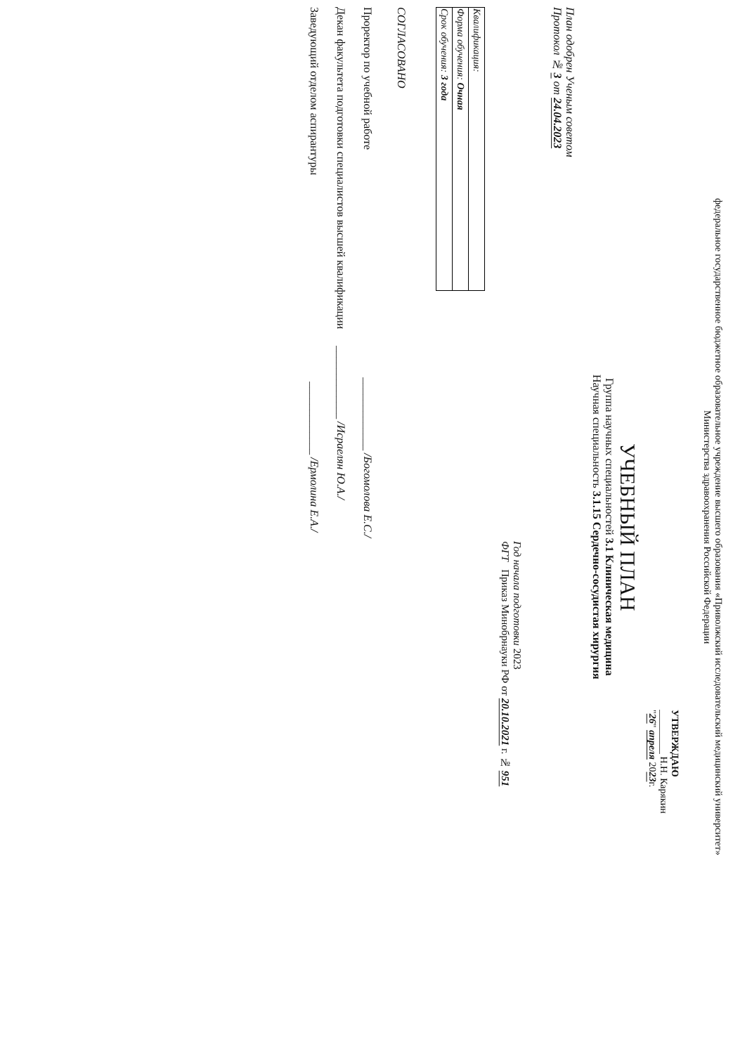федеральное государственное бюджетное образовательное учреждение высшего образования «Приволжский исследовательский медицинский университет»
Министерства здравоохранения Российской Федерации
УТВЕРЖДАЮ
_________ Н.Н. Карякин
"26" апреля 2023г.
УЧЕБНЫЙ ПЛАН
Группа научных специальностей 3.1 Клиническая медицина
Научная специальность 3.1.15 Сердечно-сосудистая хирургия
План одобрен Ученым советом
Протокол № 3 от 24.04.2023
Год начала подготовки 2023
ФГТ Приказ Минобрнауки РФ от 20.10.2021 г. № 951
| Квалификация: |
| Форма обучения: Очная |
| Срок обучения: 3 года |
СОГЛАСОВАНО
Проректор по учебной работе _____________ /Богомолова Е.С./
Декан факультета подготовки специалистов высшей квалификации _____________ /Исраелян Ю.А./
Заведующий отделом аспирантуры _____________ /Ермолина Е.А./